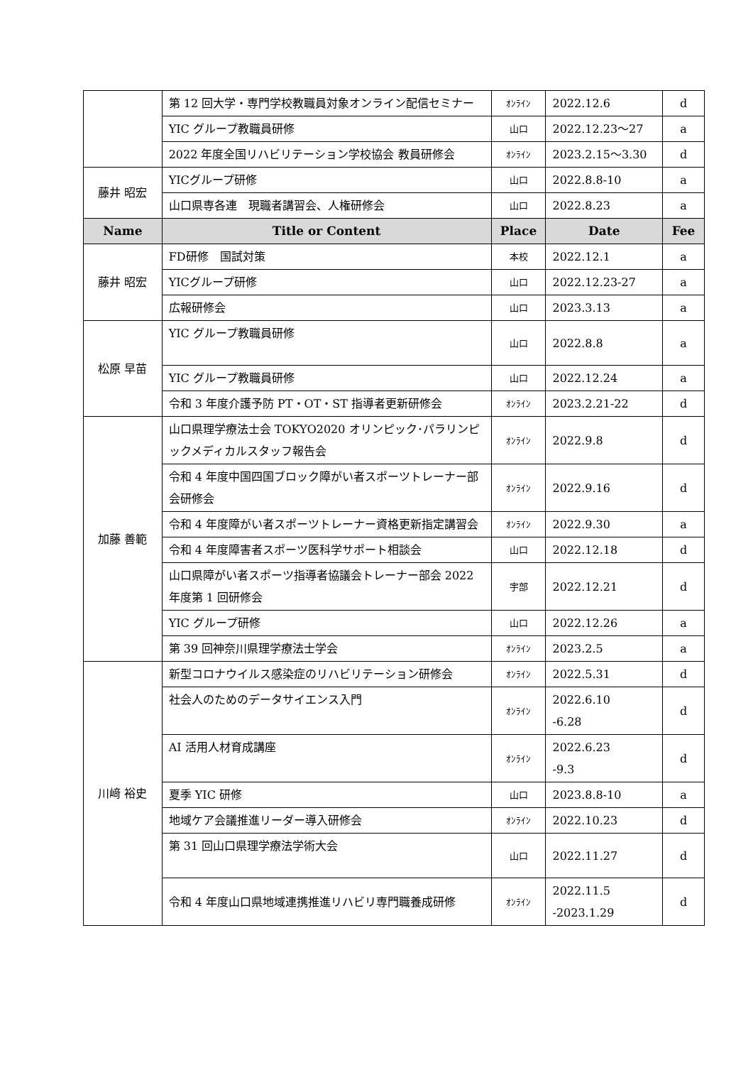| | 第 12 回大学・専門学校教職員対象オンライン配信セミナー | ｵﾝﾗｲﾝ | 2022.12.6 | d |
| | YIC グループ教職員研修 | 山口 | 2022.12.23～27 | a |
| | 2022 年度全国リハビリテーション学校協会 教員研修会 | ｵﾝﾗｲﾝ | 2023.2.15～3.30 | d |
| 藤井 昭宏 | YICグループ研修 | 山口 | 2022.8.8-10 | a |
| | 山口県専各連 現職者講習会、人権研修会 | 山口 | 2022.8.23 | a |
| Name | Title or Content | Place | Date | Fee |
| 藤井 昭宏 | FD研修 国試対策 | 本校 | 2022.12.1 | a |
| | YICグループ研修 | 山口 | 2022.12.23-27 | a |
| | 広報研修会 | 山口 | 2023.3.13 | a |
| 松原 早苗 | YIC グループ教職員研修 | 山口 | 2022.8.8 | a |
| | YIC グループ教職員研修 | 山口 | 2022.12.24 | a |
| | 令和 3 年度介護予防 PT・OT・ST 指導者更新研修会 | ｵﾝﾗｲﾝ | 2023.2.21-22 | d |
| 加藤 善範 | 山口県理学療法士会 TOKYO2020 オリンピック･パラリンピックメディカルスタッフ報告会 | ｵﾝﾗｲﾝ | 2022.9.8 | d |
| | 令和 4 年度中国四国ブロック障がい者スポーツトレーナー部会研修会 | ｵﾝﾗｲﾝ | 2022.9.16 | d |
| | 令和 4 年度障がい者スポーツトレーナー資格更新指定講習会 | ｵﾝﾗｲﾝ | 2022.9.30 | a |
| | 令和 4 年度障害者スポーツ医科学サポート相談会 | 山口 | 2022.12.18 | d |
| | 山口県障がい者スポーツ指導者協議会トレーナー部会 2022 年度第 1 回研修会 | 宇部 | 2022.12.21 | d |
| | YIC グループ研修 | 山口 | 2022.12.26 | a |
| | 第 39 回神奈川県理学療法士学会 | ｵﾝﾗｲﾝ | 2023.2.5 | a |
| 川﨑 裕史 | 新型コロナウイルス感染症のリハビリテーション研修会 | ｵﾝﾗｲﾝ | 2022.5.31 | d |
| | 社会人のためのデータサイエンス入門 | ｵﾝﾗｲﾝ | 2022.6.10 -6.28 | d |
| | AI 活用人材育成講座 | ｵﾝﾗｲﾝ | 2022.6.23 -9.3 | d |
| | 夏季 YIC 研修 | 山口 | 2023.8.8-10 | a |
| | 地域ケア会議推進リーダー導入研修会 | ｵﾝﾗｲﾝ | 2022.10.23 | d |
| | 第 31 回山口県理学療法学術大会 | 山口 | 2022.11.27 | d |
| | 令和 4 年度山口県地域連携推進リハビリ専門職養成研修 | ｵﾝﾗｲﾝ | 2022.11.5 -2023.1.29 | d |